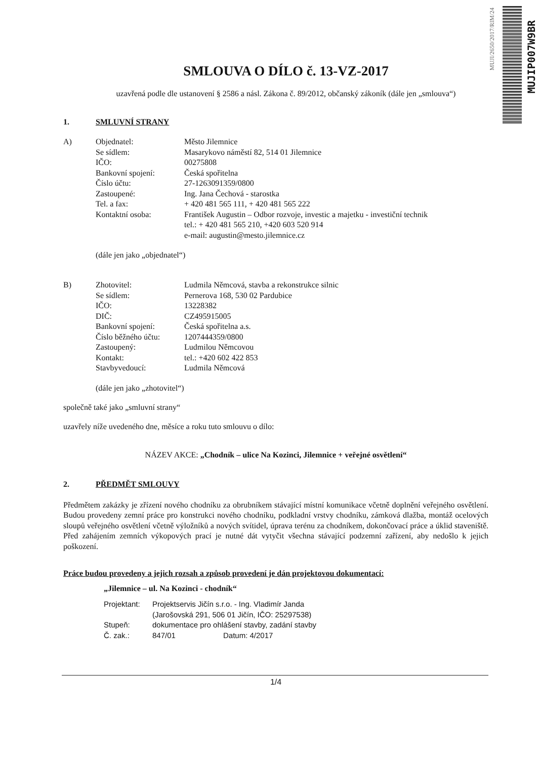MUJI/2650/2017/RIM/24
MUJIP007W9BR
SMLOUVA O DÍLO č. 13-VZ-2017
uzavřená podle dle ustanovení § 2586 a násl. Zákona č. 89/2012, občanský zákoník (dále jen „smlouva“)
1. SMLUVNÍ STRANY
| A) | Objednatel: | Město Jilemnice |
| | Se sídlem: | Masarykovo náměstí 82, 514 01 Jilemnice |
| | IČO: | 00275808 |
| | Bankovní spojení: | Česká spořitelna |
| | Číslo účtu: | 27-1263091359/0800 |
| | Zastoupené: | Ing. Jana Čechová - starostka |
| | Tel. a fax: | + 420 481 565 111, + 420 481 565 222 |
| | Kontaktní osoba: | František Augustin – Odbor rozvoje, investic a majetku - investiční technik tel.: + 420 481 565 210, +420 603 520 914 e-mail: augustin@mesto.jilemnice.cz |
(dále jen jako „objednatel“)
| B) | Zhotovitel: | Ludmila Němcová, stavba a rekonstrukce silnic |
| | Se sídlem: | Pernerova 168, 530 02 Pardubice |
| | IČO: | 13228382 |
| | DIČ: | CZ495915005 |
| | Bankovní spojení: | Česká spořitelna a.s. |
| | Číslo běžného účtu: | 1207444359/0800 |
| | Zastoupený: | Ludmilou Němcovou |
| | Kontakt: | tel.: +420 602 422 853 |
| | Stavbyvedoucí: | Ludmila Němcová |
(dále jen jako „zhotovitel“)
společně také jako „smluvní strany“
uzavřely níže uvedeného dne, měsíce a roku tuto smlouvu o dílo:
NÁZEV AKCE: „Chodník – ulice Na Kozinci, Jilemnice + veřejné osvětlení“
2. PŘEDMĚT SMLOUVY
Předmětem zakázky je zřízení nového chodníku za obrubníkem stávající místní komunikace včetně doplnění veřejného osvětlení. Budou provedeny zemní práce pro konstrukci nového chodníku, podkladní vrstvy chodníku, zámková dlažba, montáž ocelových sloupů veřejného osvětlení včetně výložníků a nových svítidel, úprava terénu za chodníkem, dokončovací práce a úklid staveniště. Před zahájením zemních výkopových prací je nutné dát vytyčit všechna stávající podzemní zařízení, aby nedošlo k jejich poškození.
Práce budou provedeny a jejich rozsah a způsob provedení je dán projektovou dokumentací:
„Jilemnice – ul. Na Kozinci - chodník“
| Projektant: | Projektservis Jičín s.r.o. - Ing. Vladimír Janda (Jarošovská 291, 506 01 Jičín, IČO: 25297538) | |
| Stupeň: | dokumentace pro ohlášení stavby, zadání stavby | |
| Č. zak.: | 847/01 | Datum: 4/2017 |
1/4